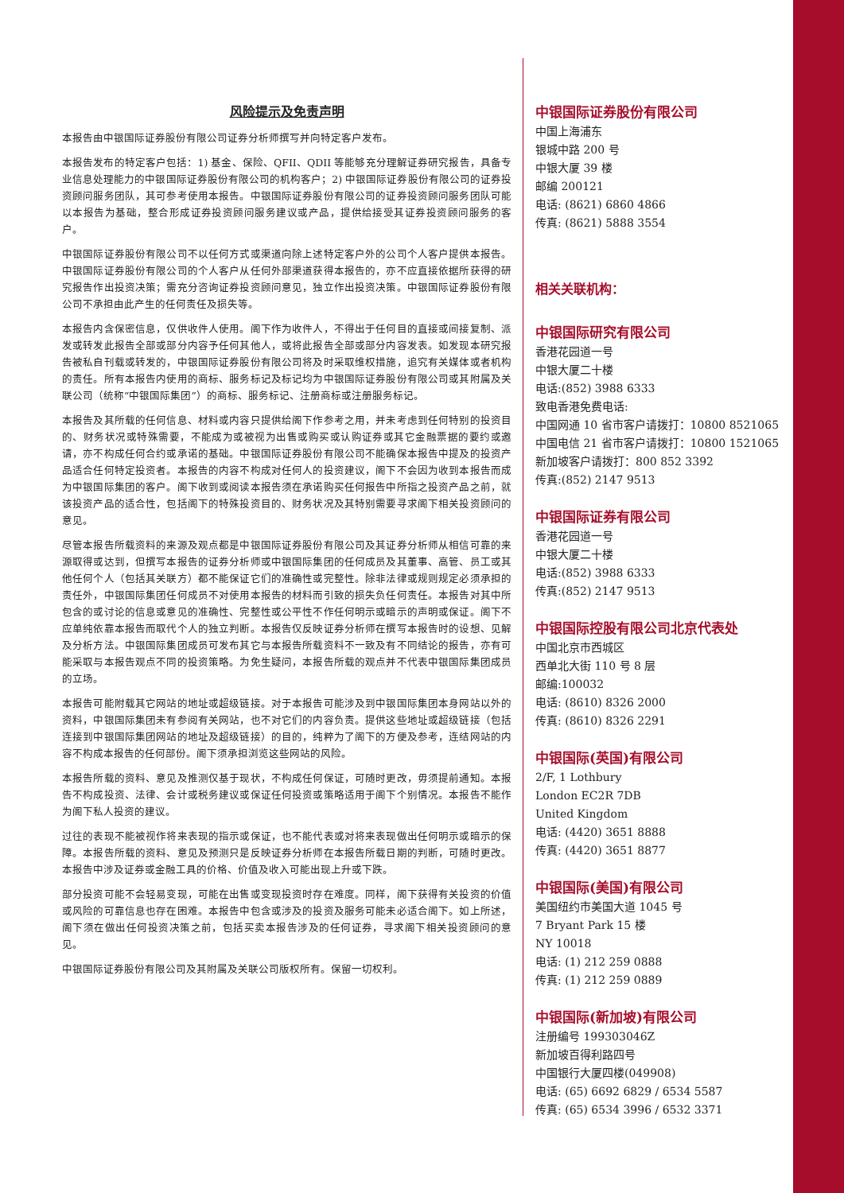风险提示及免责声明
本报告由中银国际证券股份有限公司证券分析师撰写并向特定客户发布。
本报告发布的特定客户包括：1) 基金、保险、QFII、QDII 等能够充分理解证券研究报告，具备专业信息处理能力的中银国际证券股份有限公司的机构客户；2) 中银国际证券股份有限公司的证券投资顾问服务团队，其可参考使用本报告。中银国际证券股份有限公司的证券投资顾问服务团队可能以本报告为基础，整合形成证券投资顾问服务建议或产品，提供给接受其证券投资顾问服务的客户。
中银国际证券股份有限公司不以任何方式或渠道向除上述特定客户外的公司个人客户提供本报告。中银国际证券股份有限公司的个人客户从任何外部渠道获得本报告的，亦不应直接依据所获得的研究报告作出投资决策；需充分咨询证券投资顾问意见，独立作出投资决策。中银国际证券股份有限公司不承担由此产生的任何责任及损失等。
本报告内含保密信息，仅供收件人使用。阁下作为收件人，不得出于任何目的直接或间接复制、派发或转发此报告全部或部分内容予任何其他人，或将此报告全部或部分内容发表。如发现本研究报告被私自刊载或转发的，中银国际证券股份有限公司将及时采取维权措施，追究有关媒体或者机构的责任。所有本报告内使用的商标、服务标记及标记均为中银国际证券股份有限公司或其附属及关联公司（统称“中银国际集团”）的商标、服务标记、注册商标或注册服务标记。
本报告及其所载的任何信息、材料或内容只提供给阁下作参考之用，并未考虑到任何特别的投资目的、财务状况或特殊需要，不能成为或被视为出售或购买或认购证券或其它金融票据的要约或邀请，亦不构成任何合约或承诺的基础。中银国际证券股份有限公司不能确保本报告中提及的投资产品适合任何特定投资者。本报告的内容不构成对任何人的投资建议，阁下不会因为收到本报告而成为中银国际集团的客户。阁下收到或阅读本报告须在承诺购买任何报告中所指之投资产品之前，就该投资产品的适合性，包括阁下的特殊投资目的、财务状况及其特别需要寻求阁下相关投资顾问的意见。
尽管本报告所载资料的来源及观点都是中银国际证券股份有限公司及其证券分析师从相信可靠的来源取得或达到，但撰写本报告的证券分析师或中银国际集团的任何成员及其董事、高管、员工或其他任何个人（包括其关联方）都不能保证它们的准确性或完整性。除非法律或规则规定必须承担的责任外，中银国际集团任何成员不对使用本报告的材料而引致的损失负任何责任。本报告对其中所包含的或讨论的信息或意见的准确性、完整性或公平性不作任何明示或暗示的声明或保证。阁下不应单纯依靠本报告而取代个人的独立判断。本报告仅反映证券分析师在撰写本报告时的设想、见解及分析方法。中银国际集团成员可发布其它与本报告所载资料不一致及有不同结论的报告，亦有可能采取与本报告观点不同的投资策略。为免生疑问，本报告所载的观点并不代表中银国际集团成员的立场。
本报告可能附载其它网站的地址或超级链接。对于本报告可能涉及到中银国际集团本身网站以外的资料，中银国际集团未有参阅有关网站，也不对它们的内容负责。提供这些地址或超级链接（包括连接到中银国际集团网站的地址及超级链接）的目的，纯粹为了阁下的方便及参考，连结网站的内容不构成本报告的任何部份。阁下须承担浏览这些网站的风险。
本报告所载的资料、意见及推测仅基于现状，不构成任何保证，可随时更改，毋须提前通知。本报告不构成投资、法律、会计或税务建议或保证任何投资或策略适用于阁下个别情况。本报告不能作为阁下私人投资的建议。
过往的表现不能被视作将来表现的指示或保证，也不能代表或对将来表现做出任何明示或暗示的保障。本报告所载的资料、意见及预测只是反映证券分析师在本报告所载日期的判断，可随时更改。本报告中涉及证券或金融工具的价格、价值及收入可能出现上升或下跌。
部分投资可能不会轻易变现，可能在出售或变现投资时存在难度。同样，阁下获得有关投资的价值或风险的可靠信息也存在困难。本报告中包含或涉及的投资及服务可能未必适合阁下。如上所述，阁下须在做出任何投资决策之前，包括买卖本报告涉及的任何证券，寻求阁下相关投资顾问的意见。
中银国际证券股份有限公司及其附属及关联公司版权所有。保留一切权利。
中银国际证券股份有限公司
中国上海浦东
银城中路 200 号
中银大厦 39 楼
邮编 200121
电话: (8621) 6860 4866
传真: (8621) 5888 3554
相关关联机构：
中银国际研究有限公司
香港花园道一号
中银大厦二十楼
电话:(852) 3988 6333
致电香港免费电话:
中国网通 10 省市客户请拨打：10800 8521065
中国电信 21 省市客户请拨打：10800 1521065
新加坡客户请拨打：800 852 3392
传真:(852) 2147 9513
中银国际证券有限公司
香港花园道一号
中银大厦二十楼
电话:(852) 3988 6333
传真:(852) 2147 9513
中银国际控股有限公司北京代表处
中国北京市西城区
西单北大街 110 号 8 层
邮编:100032
电话: (8610) 8326 2000
传真: (8610) 8326 2291
中银国际(英国)有限公司
2/F, 1 Lothbury
London EC2R 7DB
United Kingdom
电话: (4420) 3651 8888
传真: (4420) 3651 8877
中银国际(美国)有限公司
美国纽约市美国大道 1045 号
7 Bryant Park 15 楼
NY 10018
电话: (1) 212 259 0888
传真: (1) 212 259 0889
中银国际(新加坡)有限公司
注册编号 199303046Z
新加坡百得利路四号
中国银行大厦四楼(049908)
电话: (65) 6692 6829 / 6534 5587
传真: (65) 6534 3996 / 6532 3371